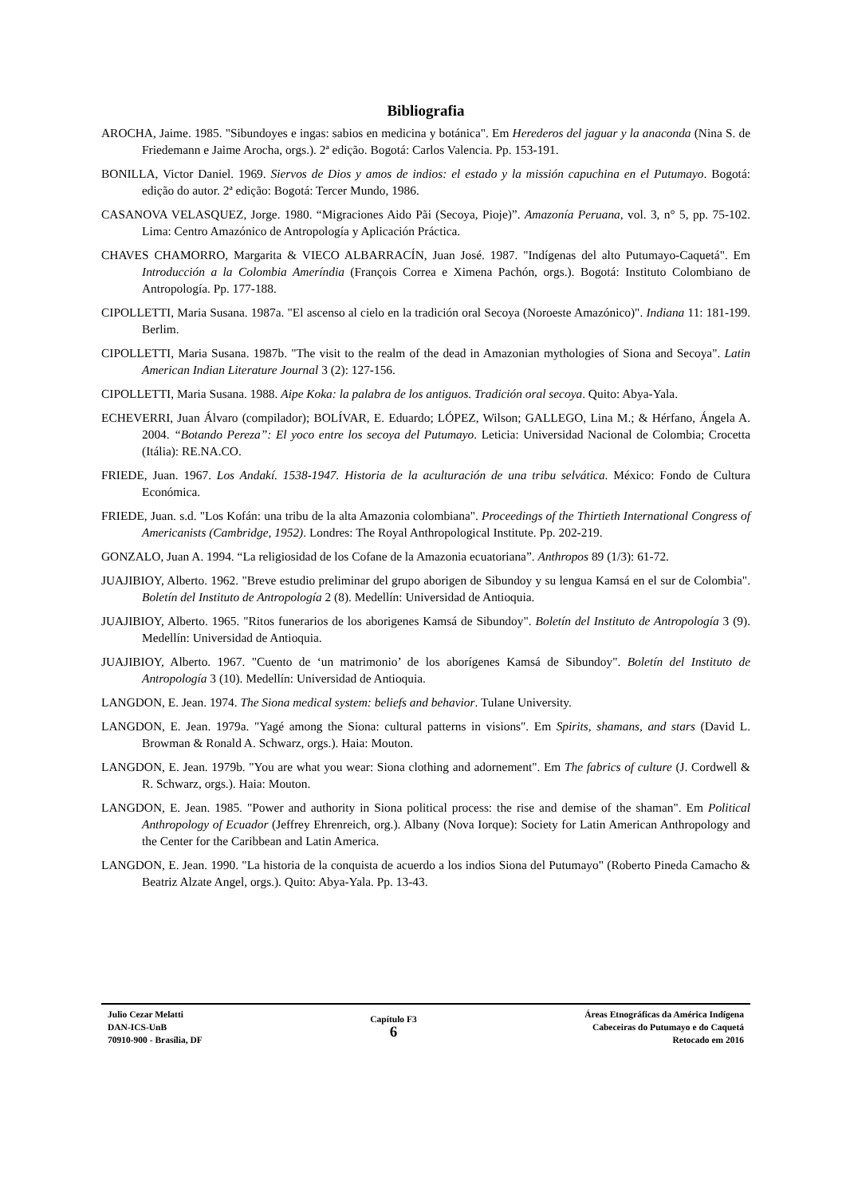Bibliografia
AROCHA, Jaime. 1985. "Sibundoyes e ingas: sabios en medicina y botánica". Em Herederos del jaguar y la anaconda (Nina S. de Friedemann e Jaime Arocha, orgs.). 2ª edição. Bogotá: Carlos Valencia. Pp. 153-191.
BONILLA, Victor Daniel. 1969. Siervos de Dios y amos de indios: el estado y la missión capuchina en el Putumayo. Bogotá: edição do autor. 2ª edição: Bogotá: Tercer Mundo, 1986.
CASANOVA VELASQUEZ, Jorge. 1980. “Migraciones Aido Pãi (Secoya, Pioje)”. Amazonía Peruana, vol. 3, n° 5, pp. 75-102. Lima: Centro Amazónico de Antropología y Aplicación Práctica.
CHAVES CHAMORRO, Margarita & VIECO ALBARRACÍN, Juan José. 1987. "Indígenas del alto Putumayo-Caquetá". Em Introducción a la Colombia Ameríndia (François Correa e Ximena Pachón, orgs.). Bogotá: Instituto Colombiano de Antropología. Pp. 177-188.
CIPOLLETTI, Maria Susana. 1987a. "El ascenso al cielo en la tradición oral Secoya (Noroeste Amazónico)". Indiana 11: 181-199. Berlim.
CIPOLLETTI, Maria Susana. 1987b. "The visit to the realm of the dead in Amazonian mythologies of Siona and Secoya". Latin American Indian Literature Journal 3 (2): 127-156.
CIPOLLETTI, Maria Susana. 1988. Aipe Koka: la palabra de los antiguos. Tradición oral secoya. Quito: Abya-Yala.
ECHEVERRI, Juan Álvaro (compilador); BOLÍVAR, E. Eduardo; LÓPEZ, Wilson; GALLEGO, Lina M.; & Hérfano, Ángela A. 2004. “Botando Pereza”: El yoco entre los secoya del Putumayo. Leticia: Universidad Nacional de Colombia; Crocetta (Itália): RE.NA.CO.
FRIEDE, Juan. 1967. Los Andakí. 1538-1947. Historia de la aculturación de una tribu selvática. México: Fondo de Cultura Económica.
FRIEDE, Juan. s.d. "Los Kofán: una tribu de la alta Amazonia colombiana". Proceedings of the Thirtieth International Congress of Americanists (Cambridge, 1952). Londres: The Royal Anthropological Institute. Pp. 202-219.
GONZALO, Juan A. 1994. “La religiosidad de los Cofane de la Amazonia ecuatoriana”. Anthropos 89 (1/3): 61-72.
JUAJIBIOY, Alberto. 1962. "Breve estudio preliminar del grupo aborigen de Sibundoy y su lengua Kamsá en el sur de Colombia". Boletín del Instituto de Antropología 2 (8). Medellín: Universidad de Antioquia.
JUAJIBIOY, Alberto. 1965. "Ritos funerarios de los aborigenes Kamsá de Sibundoy". Boletín del Instituto de Antropología 3 (9). Medellín: Universidad de Antioquia.
JUAJIBIOY, Alberto. 1967. "Cuento de ‘un matrimonio’ de los aborígenes Kamsá de Sibundoy". Boletín del Instituto de Antropología 3 (10). Medellín: Universidad de Antioquia.
LANGDON, E. Jean. 1974. The Siona medical system: beliefs and behavior. Tulane University.
LANGDON, E. Jean. 1979a. "Yagé among the Siona: cultural patterns in visions". Em Spirits, shamans, and stars (David L. Browman & Ronald A. Schwarz, orgs.). Haia: Mouton.
LANGDON, E. Jean. 1979b. "You are what you wear: Siona clothing and adornement". Em The fabrics of culture (J. Cordwell & R. Schwarz, orgs.). Haia: Mouton.
LANGDON, E. Jean. 1985. "Power and authority in Siona political process: the rise and demise of the shaman". Em Political Anthropology of Ecuador (Jeffrey Ehrenreich, org.). Albany (Nova Iorque): Society for Latin American Anthropology and the Center for the Caribbean and Latin America.
LANGDON, E. Jean. 1990. "La historia de la conquista de acuerdo a los indios Siona del Putumayo" (Roberto Pineda Camacho & Beatriz Alzate Angel, orgs.). Quito: Abya-Yala. Pp. 13-43.
Julio Cezar Melatti
DAN-ICS-UnB
70910-900 - Brasília, DF
Capítulo F3
6
Áreas Etnográficas da América Indígena
Cabeceiras do Putumayo e do Caquetá
Retocado em 2016